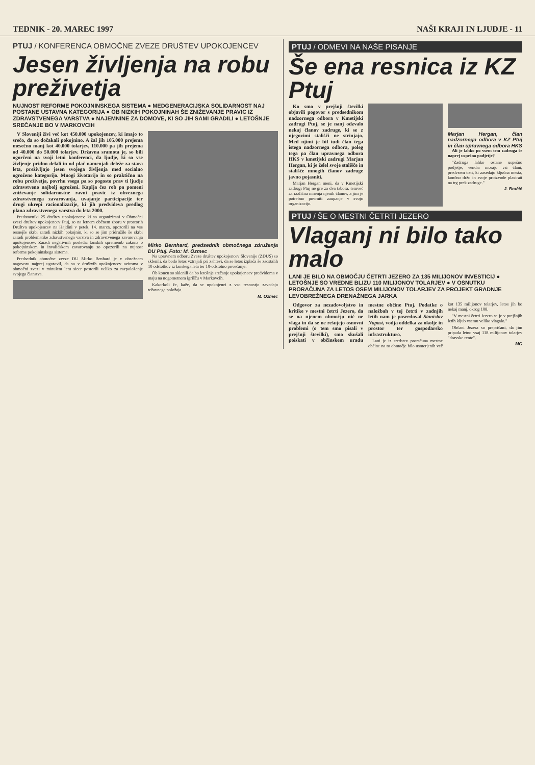TEDNIK - 20. MAREC 1997 NAŠI KRAJI IN LJUDJE - 11
PTUJ / KONFERENCA OBMOČNE ZVEZE DRUŠTEV UPOKOJENCEV
Jesen življenja na robu preživetja
NUJNOST REFORME POKOJNINSKEGA SISTEMA ● MEDGENERACIJSKA SOLIDARNOST NAJ POSTANE USTAVNA KATEGORIJA ● OB NIZKIH POKOJNINAH ŠE ZNIŽEVANJE PRAVIC IZ ZDRAVSTVENEGA VARSTVA ● NAJEMNINE ZA DOMOVE, KI SO JIH SAMI GRADILI ● LETOŠNJE SREČANJE BO V MARKOVCIH
V Sloveniji živi več kot 450.000 upokojencev, ki imajo to srečo, da so dočakali pokojnino. A žal jih 105.000 prejema mesečno manj kot 40.000 tolarjev, 110.000 pa jih prejema od 40.000 do 50.000 tolarjev. Državna sramota je, so bili ogorčeni na svoji letni konferenci, da ljudje, ki so vse življenje pridno delali in od plač namenjali deleže za stara leta, preživljajo jesen svojega življenja med socialno ogroženo kategorijo. Mnogi životarijo in so praktično na robu preživetja, povrhu vsega pa so pogosto prav ti ljudje zdravstveno najbolj ogroženi. Kaplja čez rob pa pomeni zniževanje solidarnostne ravni pravic iz obveznega zdravstvenega zavarovanja, uvajanje participacije ter drugi ukrepi racionalizacije, ki jih predvideva predlog plana zdravstvenega varstva do leta 2000.
Predstavniki 25 društev upokojencev, ki so organizirani v Območni zvezi društev upokojencev Ptuj, so na letnem občnem zboru v prostorih Društva upokojencev na Hajdini v petek, 14. marca, opozorili na vse resnejše skrbi zaradi nizkih pokojnin, ki so se jim pridružile še skrbi zaradi problematike zdravstvenega varstva in zdravstvenega zavarovanja upokojencev. Zaradi negativnih posledic lanskih sprememb zakona o pokojninskem in invalidskem zavarovanju so opozorili na nujnost reforme pokojninskega sistema.
Predsednik območne zveze DU Mirko Benhard je v obsežnem nagovoru najprej ugotovil, da so v društvih upokojencev oziroma v območni zvezi v minulem letu sicer postorili veliko za razpoloženje svojega članstva.
Mirko Bernhard, predsednik območnega združenja DU Ptuj. Foto: M. Ozmec
Na upravnem odboru Zveze društev upokojencev Slovenije (ZDUS) so sklenili, da bodo letos vztrajali pri zahtevi, da se letos izplača še zaostalih 10 odstotkov iz lanskega leta ter 10-odstotno povečanje.
Ob koncu so sklenili da bo letošnje srečanje upokojencev predvidoma v maju na nogometnem igrišču v Markovcih.
Kakorkoli že, kaže, da se upokojenci z vso resnostjo zavedajo težavnega položaja.
M. Ozmec
PTUJ / ODMEVI NA NAŠE PISANJE
Še ena resnica iz KZ Ptuj
Ko smo v prejšnji številki objavili pogovor s predsednikom nadzornega odbora v Kmetijski zadrugi Ptuj, se je nanj odzvalo nekaj članov zadruge, ki se z njegovimi stališči ne strinjajo. Med njimi je bil tudi član tega istega nadzornega odbora, poleg tega pa član upravnega odbora HKS v kmetijski zadrugi Marjan Hergan, ki je želel svoje stališče in stališče mnogih članov zadruge javno pojasniti.
Marjan Hergan meni, da v Kmetijski zadrugi Ptuj ne gre za dva tabora, temveč za različna mnenja njenih članov, a jim je potrebno povrniti zaupanje v svojo organizacijo.
Marjan Hergan, član nadzornega odbora v KZ Ptuj in član upravnega odbora HKS
Ali je lahko po vsem tem zadruga še naprej uspešno podjetje?
"Zadruga lahko ostane uspešno podjetje, vendar morajo vsi člani, predvsem tisti, ki zasedajo ključna mesta, končno držo in svoje proizvode plasirati na trg prek zadruge."
J. Bračič
PTUJ / ŠE O MESTNI ČETRTI JEZERO
Vlaganj ni bilo tako malo
LANI JE BILO NA OBMOČJU ČETRTI JEZERO ZA 135 MILIJONOV INVESTICIJ ● LETOŠNJE SO VREDNE BLIZU 110 MILIJONOV TOLARJEV ● V OSNUTKU PRORAČUNA ZA LETOS OSEM MILIJONOV TOLARJEV ZA PROJEKT GRADNJE LEVOBREŽNEGA DRENAŽNEGA JARKA
Odgovor za nezadovoljstvo in kritike v mestni četrti Jezero, da se na njenem območju nič ne vlaga in da se ne rešujejo osnovni problemi (o tem smo pisali v prejšnji številki), smo skušali poiskati v občinskem uradu mestne občine Ptuj. Podatke o naložbah v tej četrti v zadnjih letih nam je posredoval Stanislav Napast, vodja oddelka za okolje in prostor ter gospodarsko infrastrukturo.
Lani je iz sredstev proračuna mestne občine na to območje bilo usmerjenih več kot 135 milijonov tolarjev, letos jih bo nekaj manj, okrog 108.
"V mestni četrti Jezero se je v prejšnjih letih kljub vsemu veliko vlagalo."
Občani Jezera so prepričani, da jim pripada letno vsaj 118 milijonov tolarjev "dravske rente".
MG